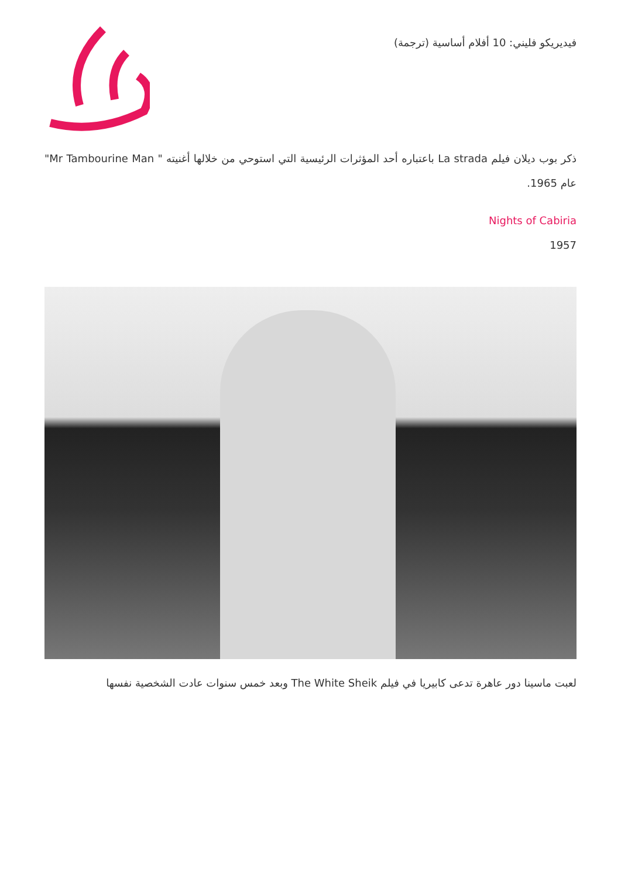فيديريكو فليني: 10 أفلام أساسية (ترجمة)
ذكر بوب ديلان فيلم La strada باعتباره أحد المؤثرات الرئيسية التي استوحي من خلالها أغنيته " Mr Tambourine Man" عام 1965.
Nights of Cabiria
1957
لعبت ماسينا دور عاهرة تدعى كابيريا في فيلم The White Sheik وبعد خمس سنوات عادت الشخصية نفسها